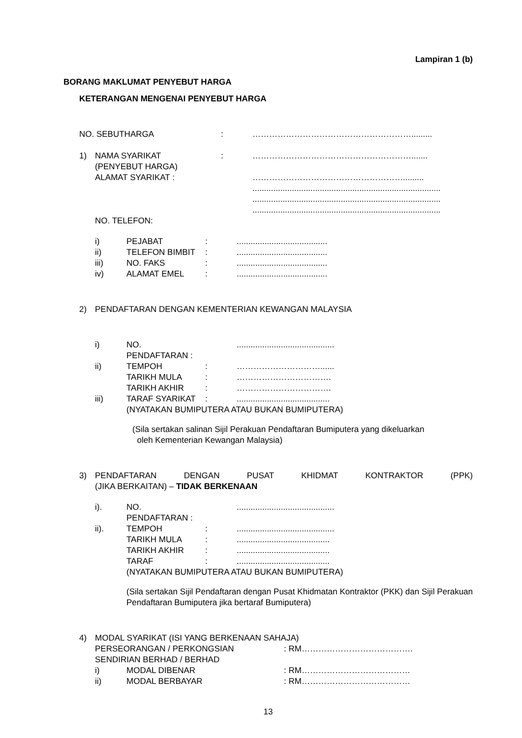Lampiran 1 (b)
BORANG MAKLUMAT PENYEBUT HARGA
KETERANGAN MENGENAI PENYEBUT HARGA
NO. SEBUTHARGA: ………………………………………………….........
1) NAMA SYARIKAT: ………………………………………………….......
(PENYEBUT HARGA)
ALAMAT SYARIKAT : ……………………………………………….........
.................................................................................
.................................................................................
.................................................................................
NO. TELEFON:
i) PEJABAT:.......................................
ii) TELEFON BIMBIT:.......................................
iii) NO. FAKS:.......................................
iv) ALAMAT EMEL:.......................................
2) PENDAFTARAN DENGAN KEMENTERIAN KEWANGAN MALAYSIA
i) NO. PENDAFTARAN : ..........................................
ii) TEMPOH: …………………………......
TARIKH MULA: …………………………….
TARIKH AKHIR: …………………………….
iii) TARAF SYARIKAT:........................................
(NYATAKAN BUMIPUTERA ATAU BUKAN BUMIPUTERA)
(Sila sertakan salinan Sijil Perakuan Pendaftaran Bumiputera yang dikeluarkan
oleh Kementerian Kewangan Malaysia)
3) PENDAFTARAN DENGAN PUSAT KHIDMAT KONTRAKTOR (PPK)
(JIKA BERKAITAN) – TIDAK BERKENAAN
i). NO. PENDAFTARAN : ..........................................
ii). TEMPOH:..........................................
TARIKH MULA:........................................
TARIKH AKHIR:........................................
TARAF:........................................
(NYATAKAN BUMIPUTERA ATAU BUKAN BUMIPUTERA)
(Sila sertakan Sijil Pendaftaran dengan Pusat Khidmatan Kontraktor (PKK) dan Sijil Perakuan Pendaftaran Bumiputera jika bertaraf Bumiputera)
4) MODAL SYARIKAT (ISI YANG BERKENAAN SAHAJA)
PERSEORANGAN / PERKONGSIAN: RM………………………………….
SENDIRIAN BERHAD / BERHAD
i) MODAL DIBENAR: RM…………………………………
ii) MODAL BERBAYAR: RM…………………………………
13